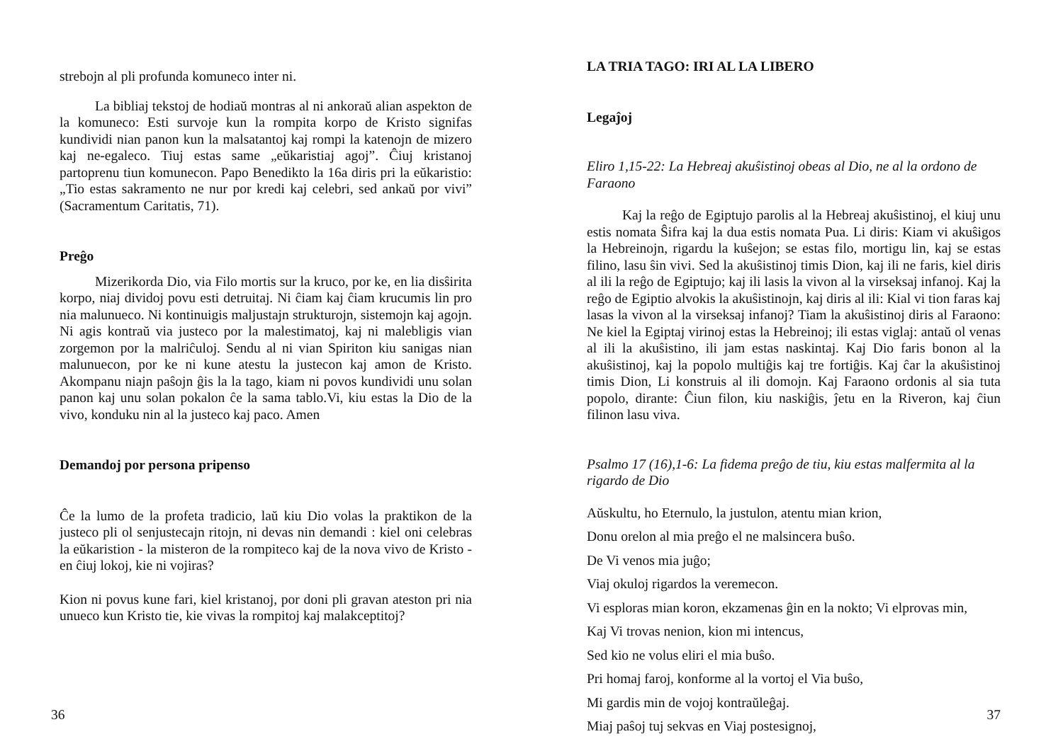strebojn al pli profunda komuneco inter ni.
La bibliaj tekstoj de hodiaŭ montras al ni ankoraŭ alian aspekton de la komuneco: Esti survoje kun la rompita korpo de Kristo signifas kundividi nian panon kun la malsatantoj kaj rompi la katenojn de mizero kaj ne-egaleco. Tiuj estas same „eŭkaristiaj agoj”. Ĉiuj kristanoj partoprenu tiun komunecon. Papo Benedikto la 16a diris pri la eŭkaristio: „Tio estas sakramento ne nur por kredi kaj celebri, sed ankaŭ por vivi” (Sacramentum Caritatis, 71).
Preĝo
Mizerikorda Dio, via Filo mortis sur la kruco, por ke, en lia disŝirita korpo, niaj dividoj povu esti detruitaj. Ni ĉiam kaj ĉiam krucumis lin pro nia malunueco. Ni kontinuigis maljustajn strukturojn, sistemojn kaj agojn. Ni agis kontraŭ via justeco por la malestimatoj, kaj ni malebligis vian zorgemon por la malriĉuloj. Sendu al ni vian Spiriton kiu sanigas nian malunuecon, por ke ni kune atestu la justecon kaj amon de Kristo. Akompanu niajn paŝojn ĝis la la tago, kiam ni povos kundividi unu solan panon kaj unu solan pokalon ĉe la sama tablo.Vi, kiu estas la Dio de la vivo, konduku nin al la justeco kaj paco. Amen
Demandoj por persona pripenso
Ĉe la lumo de la profeta tradicio, laŭ kiu Dio volas la praktikon de la justeco pli ol senjustecajn ritojn, ni devas nin demandi : kiel oni celebras la eŭkaristion - la misteron de la rompiteco kaj de la nova vivo de Kristo - en ĉiuj lokoj, kie ni vojiras?
Kion ni povus kune fari, kiel kristanoj, por doni pli gravan ateston pri nia unueco kun Kristo tie, kie vivas la rompitoj kaj malakceptitoj?
36
LA TRIA TAGO: IRI AL LA LIBERO
Legaĵoj
Eliro 1,15-22: La Hebreaj akuŝistinoj obeas al Dio, ne al la ordono de Faraono
Kaj la reĝo de Egiptujo parolis al la Hebreaj akuŝistinoj, el kiuj unu estis nomata Ŝifra kaj la dua estis nomata Pua. Li diris: Kiam vi akuŝigos la Hebreinojn, rigardu la kuŝejon; se estas filo, mortigu lin, kaj se estas filino, lasu ŝin vivi. Sed la akuŝistinoj timis Dion, kaj ili ne faris, kiel diris al ili la reĝo de Egiptujo; kaj ili lasis la vivon al la virseksaj infanoj. Kaj la reĝo de Egiptio alvokis la akuŝistinojn, kaj diris al ili: Kial vi tion faras kaj lasas la vivon al la virseksaj infanoj? Tiam la akuŝistinoj diris al Faraono: Ne kiel la Egiptaj virinoj estas la Hebreinoj; ili estas viglaj: antaŭ ol venas al ili la akuŝistino, ili jam estas naskintaj. Kaj Dio faris bonon al la akuŝistinoj, kaj la popolo multiĝis kaj tre fortiĝis. Kaj ĉar la akuŝistinoj timis Dion, Li konstruis al ili domojn. Kaj Faraono ordonis al sia tuta popolo, dirante: Ĉiun filon, kiu naskiĝis, ĵetu en la Riveron, kaj ĉiun filinon lasu viva.
Psalmo 17 (16),1-6: La fidema preĝo de tiu, kiu estas malfermita al la rigardo de Dio
Aŭskultu, ho Eternulo, la justulon, atentu mian krion,
Donu orelon al mia preĝo el ne malsincera buŝo.
De Vi venos mia juĝo;
Viaj okuloj rigardos la veremecon.
Vi esploras mian koron, ekzamenas ĝin en la nokto; Vi elprovas min,
Kaj Vi trovas nenion, kion mi intencus,
Sed kio ne volus eliri el mia buŝo.
Pri homaj faroj, konforme al la vortoj el Via buŝo,
Mi gardis min de vojoj kontraŭleĝaj.
Miaj paŝoj tuj sekvas en Viaj postesignoj,
37